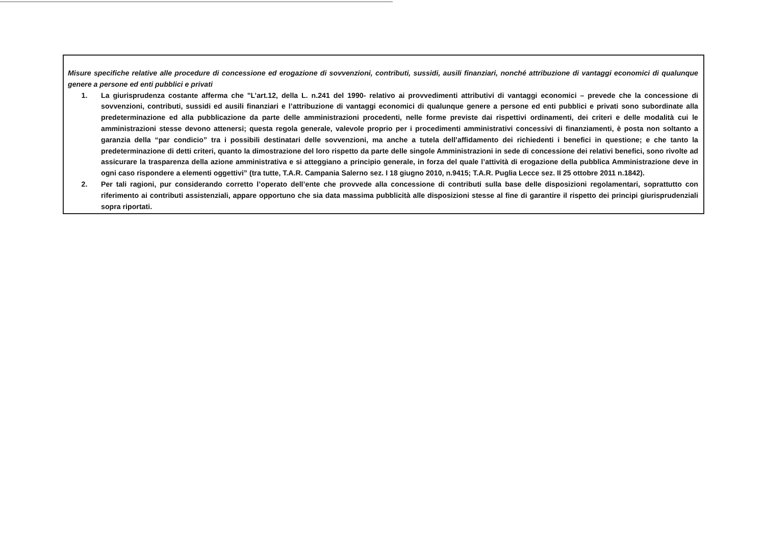Misure specifiche relative alle procedure di concessione ed erogazione di sovvenzioni, contributi, sussidi, ausili finanziari, nonché attribuzione di vantaggi economici di qualunque genere a persone ed enti pubblici e privati
1. La giurisprudenza costante afferma che "L’art.12, della L. n.241 del 1990- relativo ai provvedimenti attributivi di vantaggi economici – prevede che la concessione di sovvenzioni, contributi, sussidi ed ausili finanziari e l’attribuzione di vantaggi economici di qualunque genere a persone ed enti pubblici e privati sono subordinate alla predeterminazione ed alla pubblicazione da parte delle amministrazioni procedenti, nelle forme previste dai rispettivi ordinamenti, dei criteri e delle modalità cui le amministrazioni stesse devono attenersi; questa regola generale, valevole proprio per i procedimenti amministrativi concessivi di finanziamenti, è posta non soltanto a garanzia della “par condicio” tra i possibili destinatari delle sovvenzioni, ma anche a tutela dell’affidamento dei richiedenti i benefici in questione; e che tanto la predeterminazione di detti criteri, quanto la dimostrazione del loro rispetto da parte delle singole Amministrazioni in sede di concessione dei relativi benefici, sono rivolte ad assicurare la trasparenza della azione amministrativa e si atteggiano a principio generale, in forza del quale l’attività di erogazione della pubblica Amministrazione deve in ogni caso rispondere a elementi oggettivi” (tra tutte, T.A.R. Campania Salerno sez. I 18 giugno 2010, n.9415; T.A.R. Puglia Lecce sez. II 25 ottobre 2011 n.1842).
2. Per tali ragioni, pur considerando corretto l’operato dell’ente che provvede alla concessione di contributi sulla base delle disposizioni regolamentari, soprattutto con riferimento ai contributi assistenziali, appare opportuno che sia data massima pubblicità alle disposizioni stesse al fine di garantire il rispetto dei principi giurisprudenziali sopra riportati.